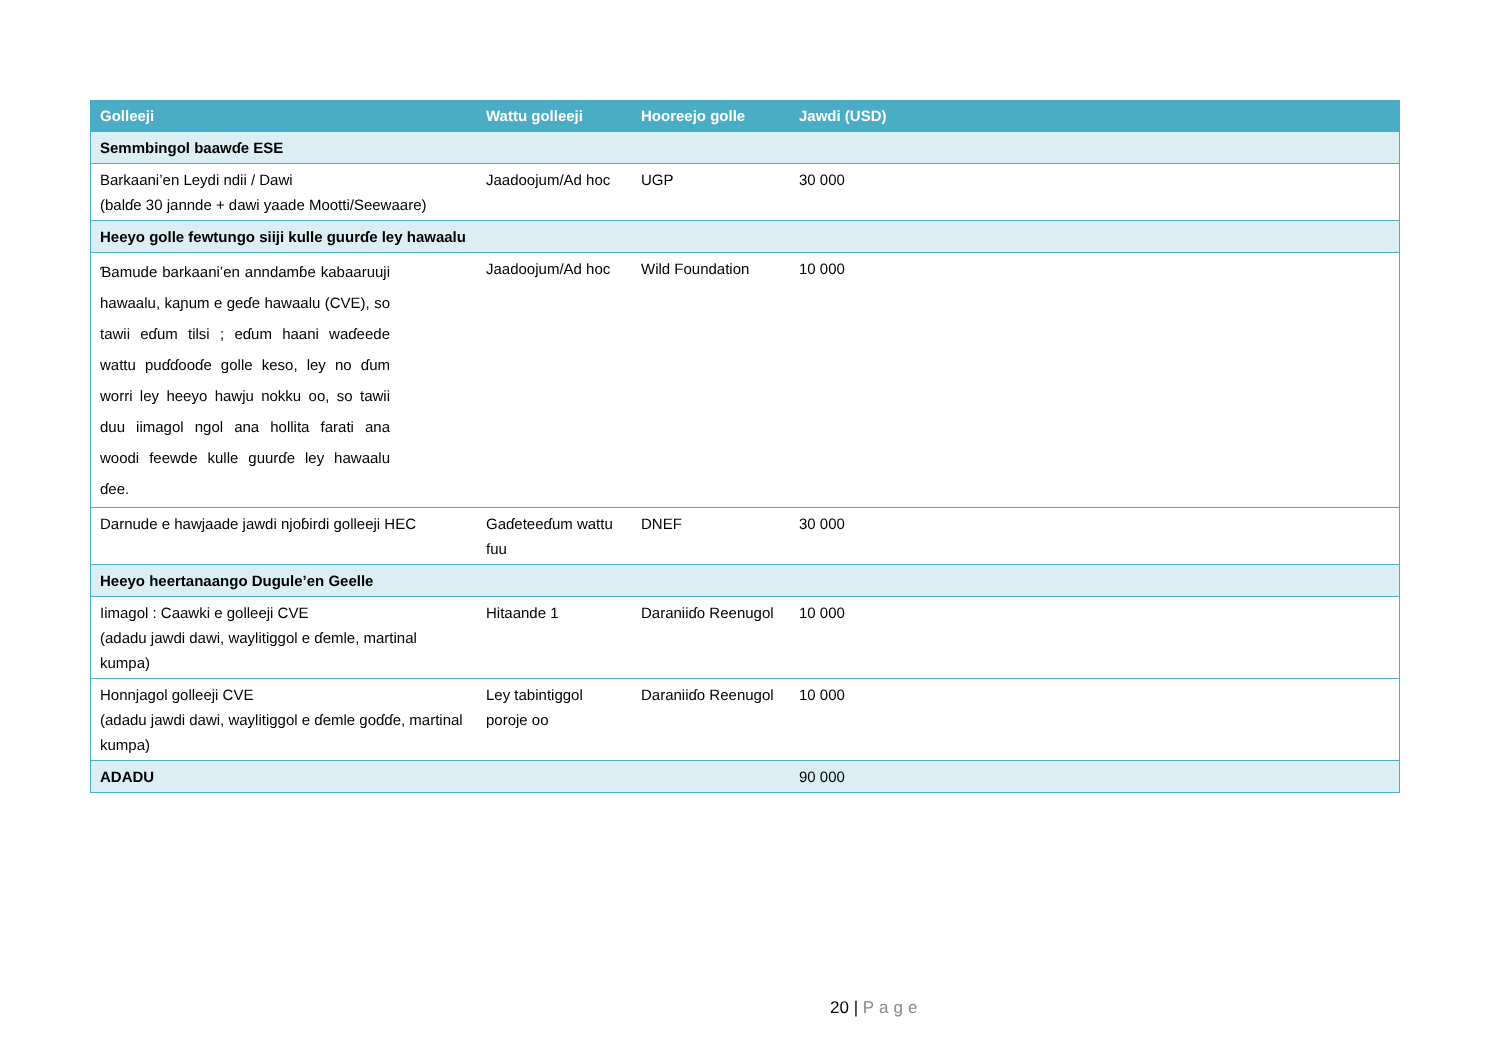| Golleeji | Wattu golleeji | Hooreejo golle | Jawdi (USD) |
| --- | --- | --- | --- |
| Semmbingol baawɗe ESE | | | |
| Barkaani’en Leydi ndii / Dawi (balɗe 30 jannde + dawi yaade Mootti/Seewaare) | Jaadoojum/Ad hoc | UGP | 30 000 |
| Heeyo golle fewtungo siiji kulle guurɗe ley hawaalu | | | |
| Ɓamude barkaani’en anndamɓe kabaaruuji hawaalu, kaɲum e geɗe hawaalu (CVE), so tawii eɗum tilsi ; eɗum haani waɗeede wattu puɗɗooɗe golle keso, ley no ɗum worri ley heeyo hawju nokku oo, so tawii duu iimagol ngol ana hollita farati ana woodi feewde kulle guurɗe ley hawaalu ɗee. | Jaadoojum/Ad hoc | Wild Foundation | 10 000 |
| Darnude e hawjaade jawdi njoɓirdi golleeji HEC | Gaɗeteeɗum wattu fuu | DNEF | 30 000 |
| Heeyo heertanaango Dugule’en Geelle | | | |
| Iimagol : Caawki e golleeji CVE (adadu jawdi dawi, waylitiggol e ɗemle, martinal kumpa) | Hitaande 1 | Daraniiɗo Reenugol | 10 000 |
| Honnjagol golleeji CVE (adadu jawdi dawi, waylitiggol e ɗemle goɗɗe, martinal kumpa) | Ley tabintiggol poroje oo | Daraniiɗo Reenugol | 10 000 |
| ADADU | | | 90 000 |
20 | Page